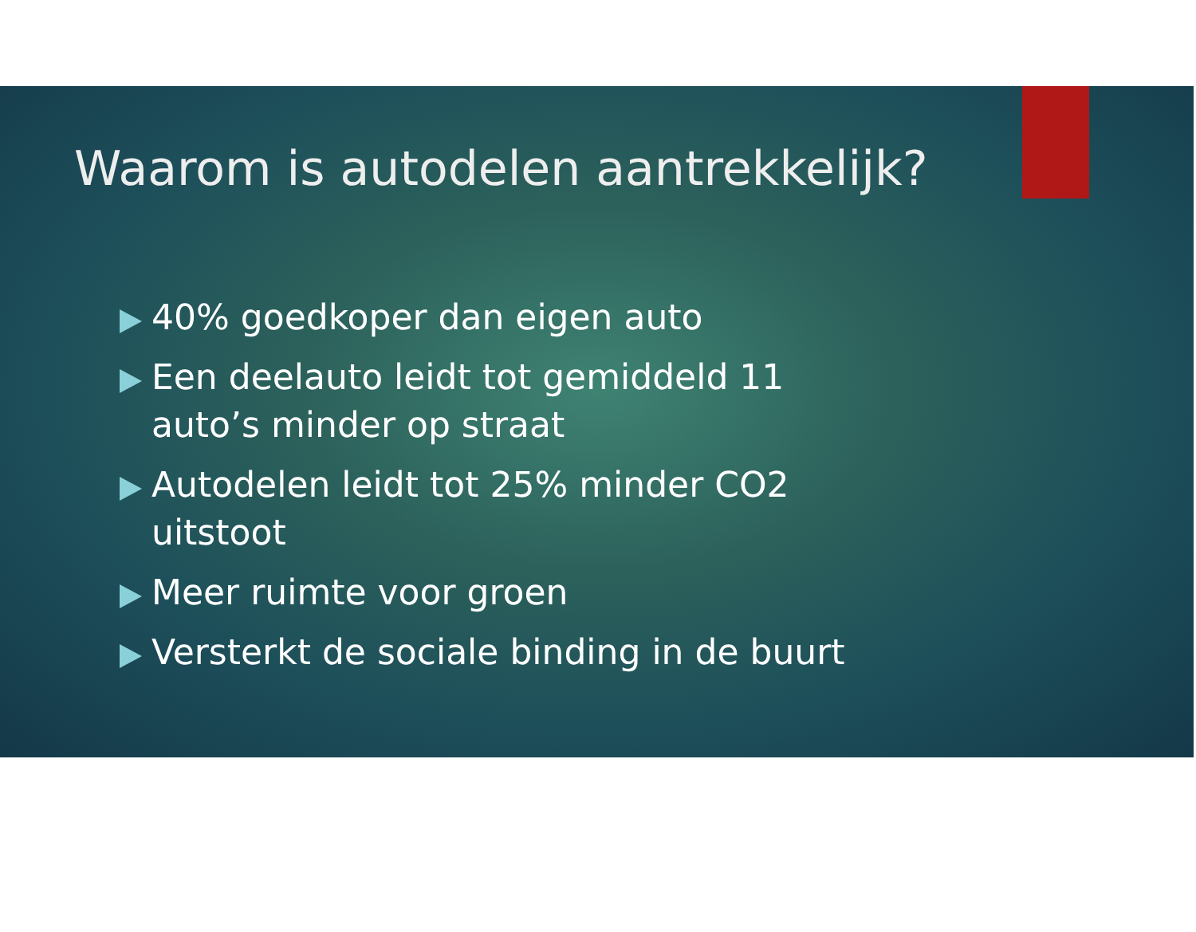Waarom is autodelen aantrekkelijk?
40% goedkoper dan eigen auto
Een deelauto leidt tot gemiddeld 11 auto’s minder op straat
Autodelen leidt tot 25% minder CO2 uitstoot
Meer ruimte voor groen
Versterkt de sociale binding in de buurt